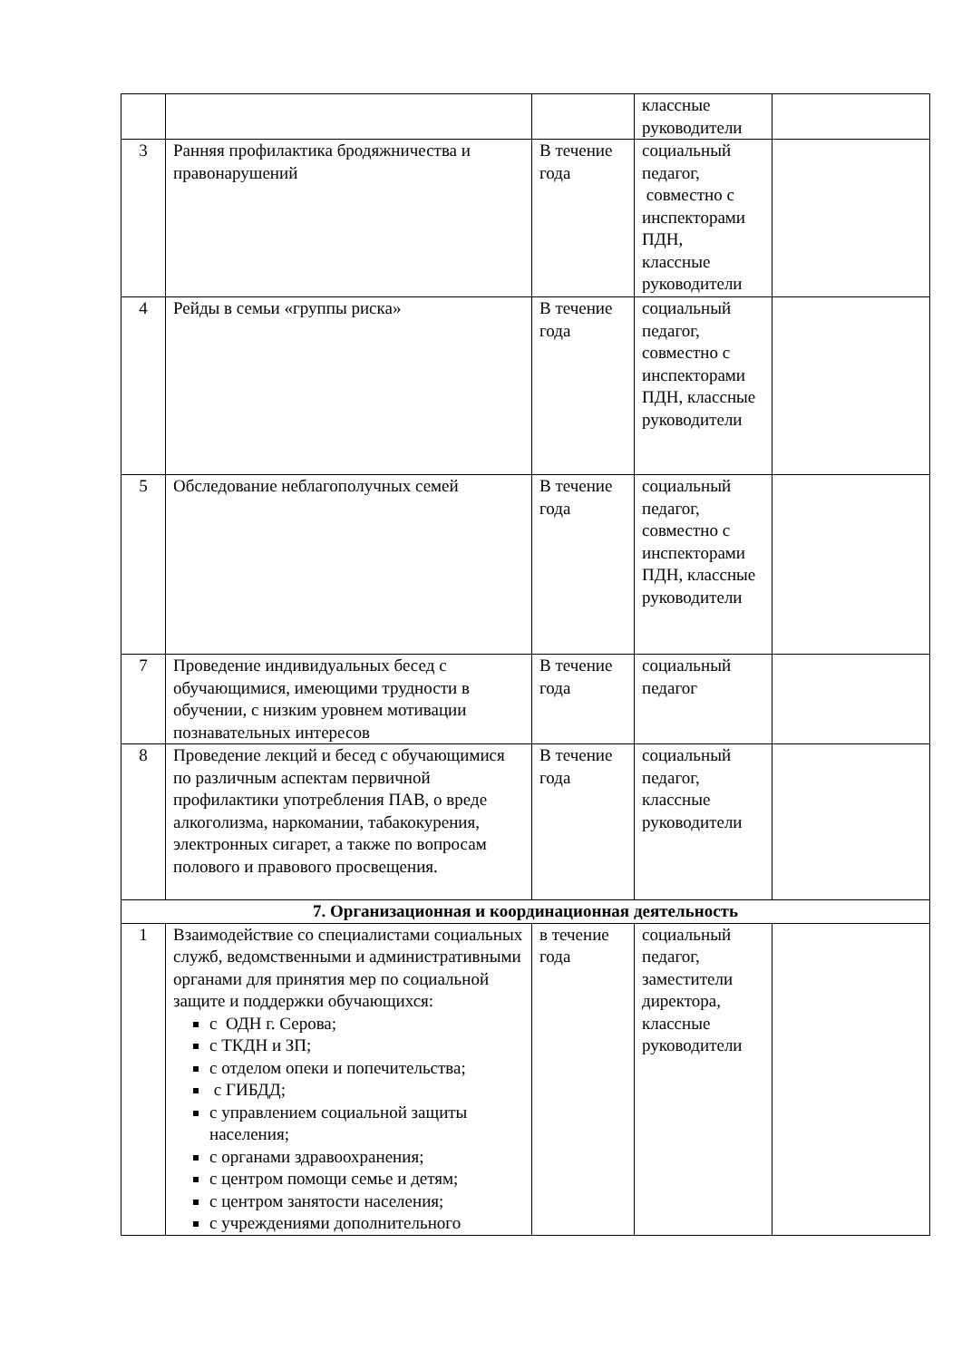| | | | классные руководители | |
| 3 | Ранняя профилактика бродяжничества и правонарушений | В течение года | социальный педагог, совместно с инспекторами ПДН, классные руководители | |
| 4 | Рейды в семьи «группы риска» | В течение года | социальный педагог, совместно с инспекторами ПДН, классные руководители | |
| 5 | Обследование неблагополучных семей | В течение года | социальный педагог, совместно с инспекторами ПДН, классные руководители | |
| 7 | Проведение индивидуальных бесед с обучающимися, имеющими трудности в обучении, с низким уровнем мотивации познавательных интересов | В течение года | социальный педагог | |
| 8 | Проведение лекций и бесед с обучающимися по различным аспектам первичной профилактики употребления ПАВ, о вреде алкоголизма, наркомании, табакокурения, электронных сигарет, а также по вопросам полового и правового просвещения. | В течение года | социальный педагог, классные руководители | |
| 7. Организационная и координационная деятельность | | | | |
| 1 | Взаимодействие со специалистами социальных служб, ведомственными и административными органами для принятия мер по социальной защите и поддержки обучающихся: с ОДН г. Серова; с ТКДН и ЗП; с отделом опеки и попечительства; с ГИБДД; с управлением социальной защиты населения; с органами здравоохранения; с центром помощи семье и детям; с центром занятости населения; с учреждениями дополнительного | в течение года | социальный педагог, заместители директора, классные руководители | |